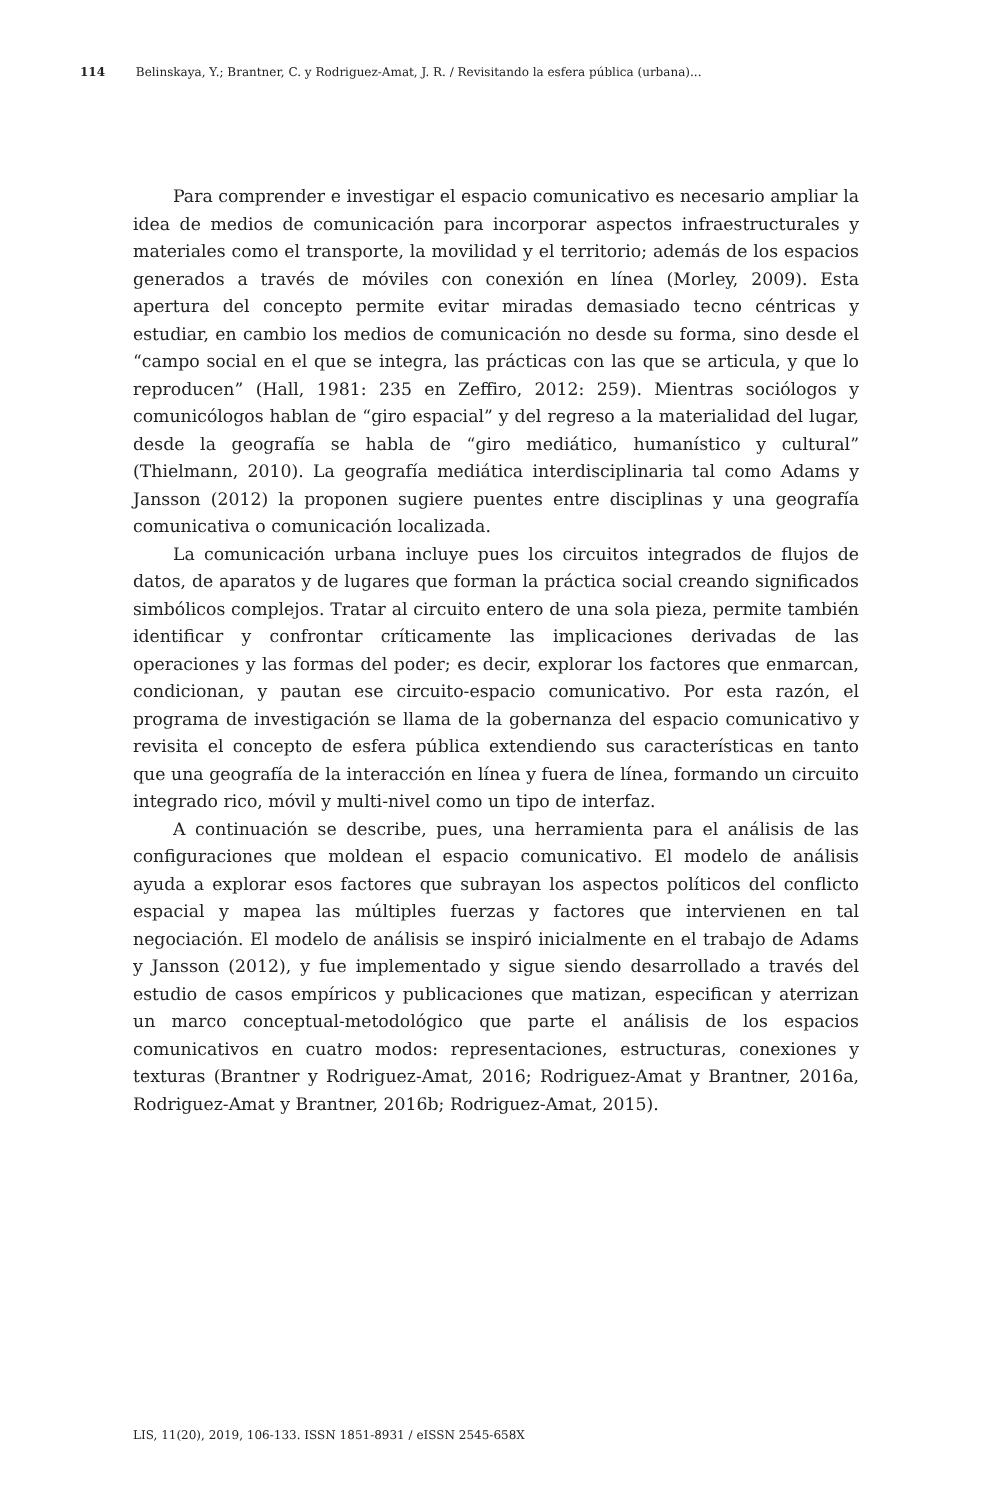114 Belinskaya, Y.; Brantner, C. y Rodriguez-Amat, J. R. / Revisitando la esfera pública (urbana)...
Para comprender e investigar el espacio comunicativo es necesario ampliar la idea de medios de comunicación para incorporar aspectos infraestructurales y materiales como el transporte, la movilidad y el territorio; además de los espacios generados a través de móviles con conexión en línea (Morley, 2009). Esta apertura del concepto permite evitar miradas demasiado tecno céntricas y estudiar, en cambio los medios de comunicación no desde su forma, sino desde el “campo social en el que se integra, las prácticas con las que se articula, y que lo reproducen” (Hall, 1981: 235 en Zeffiro, 2012: 259). Mientras sociólogos y comunicólogos hablan de “giro espacial” y del regreso a la materialidad del lugar, desde la geografía se habla de “giro mediático, humanístico y cultural” (Thielmann, 2010). La geografía mediática interdisciplinaria tal como Adams y Jansson (2012) la proponen sugiere puentes entre disciplinas y una geografía comunicativa o comunicación localizada.
La comunicación urbana incluye pues los circuitos integrados de flujos de datos, de aparatos y de lugares que forman la práctica social creando significados simbólicos complejos. Tratar al circuito entero de una sola pieza, permite también identificar y confrontar críticamente las implicaciones derivadas de las operaciones y las formas del poder; es decir, explorar los factores que enmarcan, condicionan, y pautan ese circuito-espacio comunicativo. Por esta razón, el programa de investigación se llama de la gobernanza del espacio comunicativo y revisita el concepto de esfera pública extendiendo sus características en tanto que una geografía de la interacción en línea y fuera de línea, formando un circuito integrado rico, móvil y multi-nivel como un tipo de interfaz.
A continuación se describe, pues, una herramienta para el análisis de las configuraciones que moldean el espacio comunicativo. El modelo de análisis ayuda a explorar esos factores que subrayan los aspectos políticos del conflicto espacial y mapea las múltiples fuerzas y factores que intervienen en tal negociación. El modelo de análisis se inspiró inicialmente en el trabajo de Adams y Jansson (2012), y fue implementado y sigue siendo desarrollado a través del estudio de casos empíricos y publicaciones que matizan, especifican y aterrizan un marco conceptual-metodológico que parte el análisis de los espacios comunicativos en cuatro modos: representaciones, estructuras, conexiones y texturas (Brantner y Rodriguez-Amat, 2016; Rodriguez-Amat y Brantner, 2016a, Rodriguez-Amat y Brantner, 2016b; Rodriguez-Amat, 2015).
LIS, 11(20), 2019, 106-133. ISSN 1851-8931 / eISSN 2545-658X